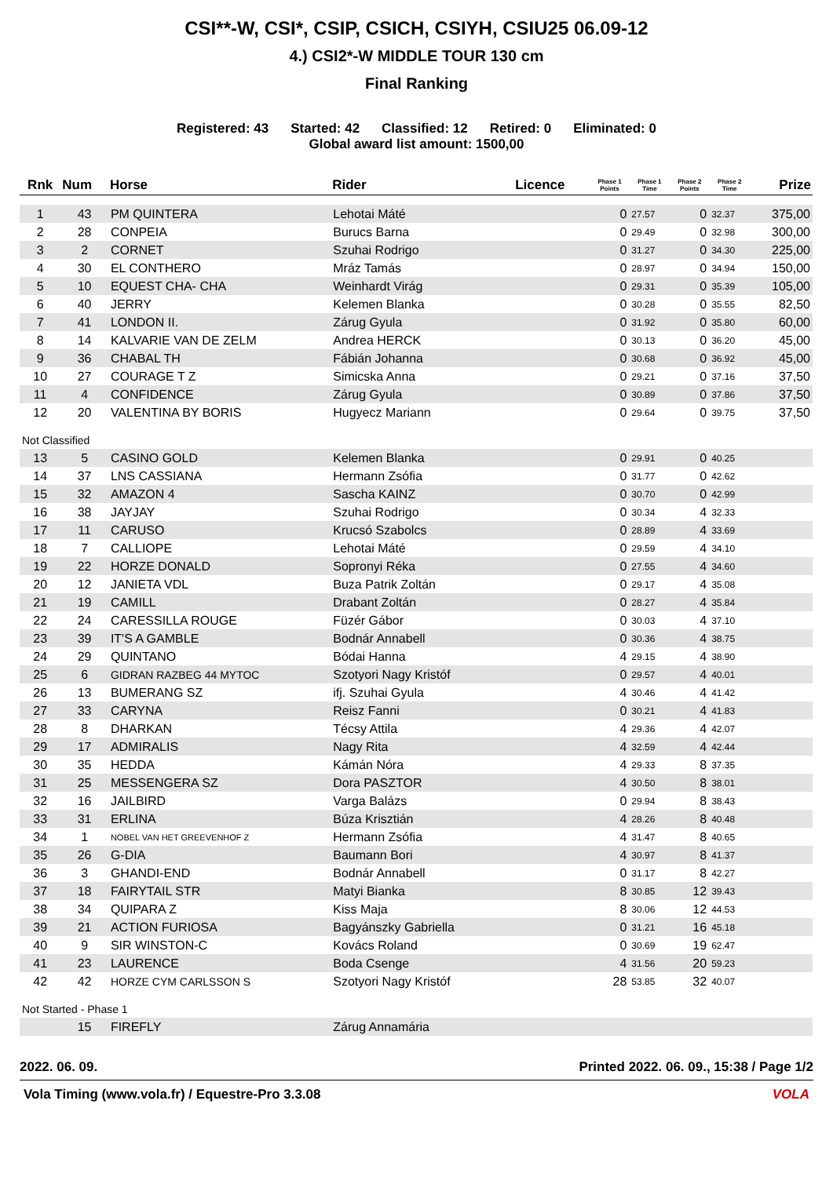CSI**-W, CSI*, CSIP, CSICH, CSIYH, CSIU25 06.09-12
4.) CSI2*-W MIDDLE TOUR 130 cm
Final Ranking
Registered: 43 Started: 42 Classified: 12 Retired: 0 Eliminated: 0
Global award list amount: 1500,00
| Rnk | Num | Horse | Rider | Licence | Phase 1 Points | Phase 1 Time | Phase 2 Points | Phase 2 Time | Prize |
| --- | --- | --- | --- | --- | --- | --- | --- | --- | --- |
| 1 | 43 | PM QUINTERA | Lehotai Máté | | 0 | 27.57 | 0 | 32.37 | 375,00 |
| 2 | 28 | CONPEIA | Burucs Barna | | 0 | 29.49 | 0 | 32.98 | 300,00 |
| 3 | 2 | CORNET | Szuhai Rodrigo | | 0 | 31.27 | 0 | 34.30 | 225,00 |
| 4 | 30 | EL CONTHERO | Mráz Tamás | | 0 | 28.97 | 0 | 34.94 | 150,00 |
| 5 | 10 | EQUEST CHA- CHA | Weinhardt Virág | | 0 | 29.31 | 0 | 35.39 | 105,00 |
| 6 | 40 | JERRY | Kelemen Blanka | | 0 | 30.28 | 0 | 35.55 | 82,50 |
| 7 | 41 | LONDON II. | Zárug Gyula | | 0 | 31.92 | 0 | 35.80 | 60,00 |
| 8 | 14 | KALVARIE VAN DE ZELM | Andrea HERCK | | 0 | 30.13 | 0 | 36.20 | 45,00 |
| 9 | 36 | CHABAL TH | Fábián Johanna | | 0 | 30.68 | 0 | 36.92 | 45,00 |
| 10 | 27 | COURAGE T Z | Simicska Anna | | 0 | 29.21 | 0 | 37.16 | 37,50 |
| 11 | 4 | CONFIDENCE | Zárug Gyula | | 0 | 30.89 | 0 | 37.86 | 37,50 |
| 12 | 20 | VALENTINA BY BORIS | Hugyecz Mariann | | 0 | 29.64 | 0 | 39.75 | 37,50 |
| Not Classified | | | | | | | | | |
| 13 | 5 | CASINO GOLD | Kelemen Blanka | | 0 | 29.91 | 0 | 40.25 | |
| 14 | 37 | LNS CASSIANA | Hermann Zsófia | | 0 | 31.77 | 0 | 42.62 | |
| 15 | 32 | AMAZON 4 | Sascha KAINZ | | 0 | 30.70 | 0 | 42.99 | |
| 16 | 38 | JAYJAY | Szuhai Rodrigo | | 0 | 30.34 | 4 | 32.33 | |
| 17 | 11 | CARUSO | Krucsó Szabolcs | | 0 | 28.89 | 4 | 33.69 | |
| 18 | 7 | CALLIOPE | Lehotai Máté | | 0 | 29.59 | 4 | 34.10 | |
| 19 | 22 | HORZE DONALD | Sopronyi Réka | | 0 | 27.55 | 4 | 34.60 | |
| 20 | 12 | JANIETA VDL | Buza Patrik Zoltán | | 0 | 29.17 | 4 | 35.08 | |
| 21 | 19 | CAMILL | Drabant Zoltán | | 0 | 28.27 | 4 | 35.84 | |
| 22 | 24 | CARESSILLA ROUGE | Füzér Gábor | | 0 | 30.03 | 4 | 37.10 | |
| 23 | 39 | IT'S A GAMBLE | Bodnár Annabell | | 0 | 30.36 | 4 | 38.75 | |
| 24 | 29 | QUINTANO | Bódai Hanna | | 4 | 29.15 | 4 | 38.90 | |
| 25 | 6 | GIDRAN RAZBEG 44 MYTOC | Szotyori Nagy Kristóf | | 0 | 29.57 | 4 | 40.01 | |
| 26 | 13 | BUMERANG SZ | ifj. Szuhai Gyula | | 4 | 30.46 | 4 | 41.42 | |
| 27 | 33 | CARYNA | Reisz Fanni | | 0 | 30.21 | 4 | 41.83 | |
| 28 | 8 | DHARKAN | Técsy Attila | | 4 | 29.36 | 4 | 42.07 | |
| 29 | 17 | ADMIRALIS | Nagy Rita | | 4 | 32.59 | 4 | 42.44 | |
| 30 | 35 | HEDDA | Kámán Nóra | | 4 | 29.33 | 8 | 37.35 | |
| 31 | 25 | MESSENGERA SZ | Dora PASZTOR | | 4 | 30.50 | 8 | 38.01 | |
| 32 | 16 | JAILBIRD | Varga Balázs | | 0 | 29.94 | 8 | 38.43 | |
| 33 | 31 | ERLINA | Búza Krisztián | | 4 | 28.26 | 8 | 40.48 | |
| 34 | 1 | NOBEL VAN HET GREEVENHOF Z | Hermann Zsófia | | 4 | 31.47 | 8 | 40.65 | |
| 35 | 26 | G-DIA | Baumann Bori | | 4 | 30.97 | 8 | 41.37 | |
| 36 | 3 | GHANDI-END | Bodnár Annabell | | 0 | 31.17 | 8 | 42.27 | |
| 37 | 18 | FAIRYTAIL STR | Matyi Bianka | | 8 | 30.85 | 12 | 39.43 | |
| 38 | 34 | QUIPARA Z | Kiss Maja | | 8 | 30.06 | 12 | 44.53 | |
| 39 | 21 | ACTION FURIOSA | Bagyánszky Gabriella | | 0 | 31.21 | 16 | 45.18 | |
| 40 | 9 | SIR WINSTON-C | Kovács Roland | | 0 | 30.69 | 19 | 62.47 | |
| 41 | 23 | LAURENCE | Boda Csenge | | 4 | 31.56 | 20 | 59.23 | |
| 42 | 42 | HORZE CYM CARLSSON S | Szotyori Nagy Kristóf | | 28 | 53.85 | 32 | 40.07 | |
| Not Started - Phase 1 | | | | | | | | | |
| | 15 | FIREFLY | Zárug Annamária | | | | | | |
2022. 06. 09. Printed 2022. 06. 09., 15:38 / Page 1/2
Vola Timing (www.vola.fr) / Equestre-Pro 3.3.08 VOLA